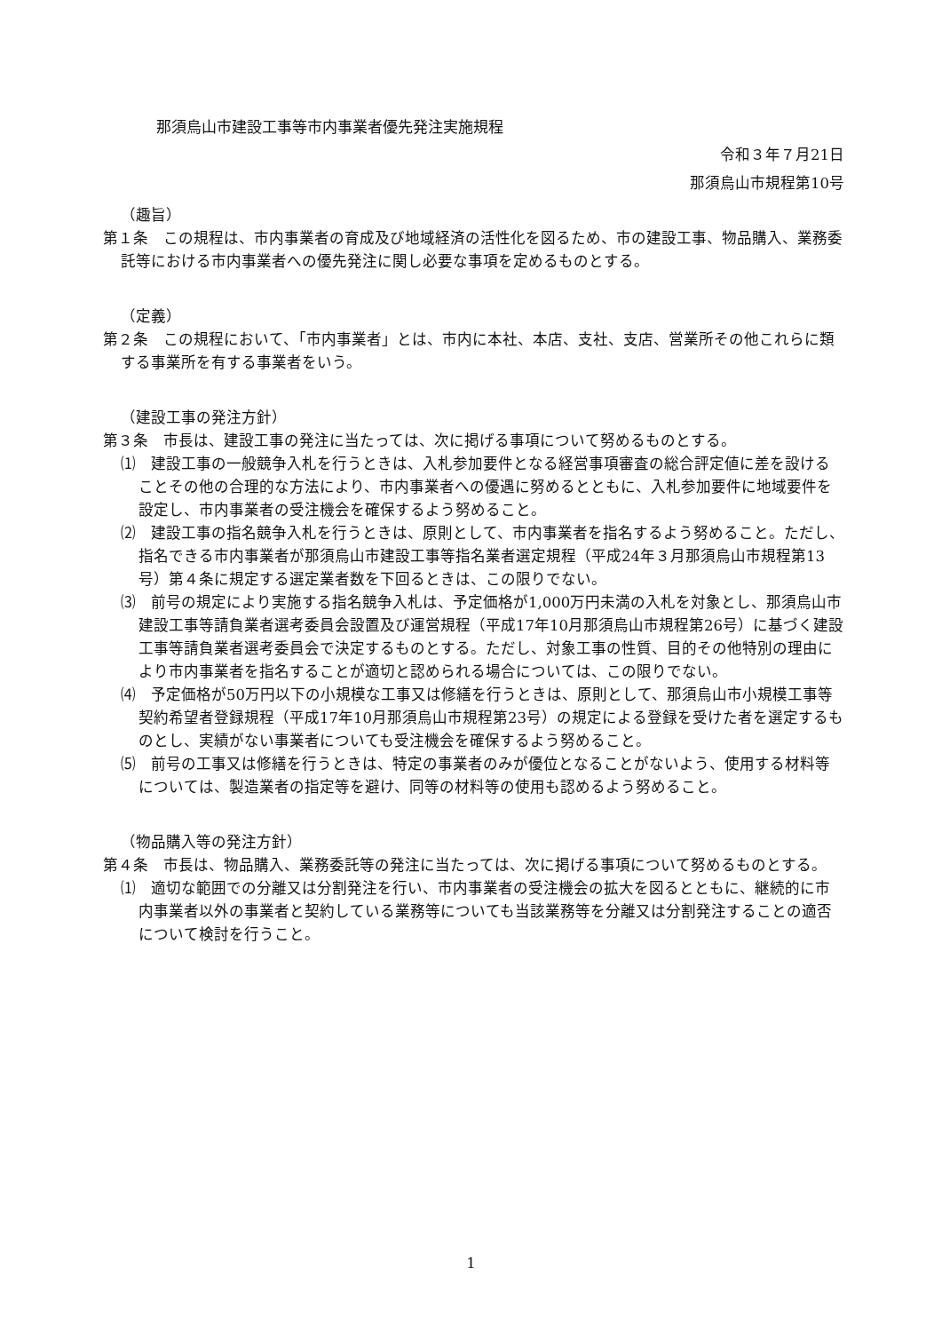那須烏山市建設工事等市内事業者優先発注実施規程
令和３年７月21日
那須烏山市規程第10号
（趣旨）
第１条　この規程は、市内事業者の育成及び地域経済の活性化を図るため、市の建設工事、物品購入、業務委託等における市内事業者への優先発注に関し必要な事項を定めるものとする。
（定義）
第２条　この規程において、「市内事業者」とは、市内に本社、本店、支社、支店、営業所その他これらに類する事業所を有する事業者をいう。
（建設工事の発注方針）
第３条　市長は、建設工事の発注に当たっては、次に掲げる事項について努めるものとする。
⑴　建設工事の一般競争入札を行うときは、入札参加要件となる経営事項審査の総合評定値に差を設けることその他の合理的な方法により、市内事業者への優遇に努めるとともに、入札参加要件に地域要件を設定し、市内事業者の受注機会を確保するよう努めること。
⑵　建設工事の指名競争入札を行うときは、原則として、市内事業者を指名するよう努めること。ただし、指名できる市内事業者が那須烏山市建設工事等指名業者選定規程（平成24年３月那須烏山市規程第13号）第４条に規定する選定業者数を下回るときは、この限りでない。
⑶　前号の規定により実施する指名競争入札は、予定価格が1,000万円未満の入札を対象とし、那須烏山市建設工事等請負業者選考委員会設置及び運営規程（平成17年10月那須烏山市規程第26号）に基づく建設工事等請負業者選考委員会で決定するものとする。ただし、対象工事の性質、目的その他特別の理由により市内事業者を指名することが適切と認められる場合については、この限りでない。
⑷　予定価格が50万円以下の小規模な工事又は修繕を行うときは、原則として、那須烏山市小規模工事等契約希望者登録規程（平成17年10月那須烏山市規程第23号）の規定による登録を受けた者を選定するものとし、実績がない事業者についても受注機会を確保するよう努めること。
⑸　前号の工事又は修繕を行うときは、特定の事業者のみが優位となることがないよう、使用する材料等については、製造業者の指定等を避け、同等の材料等の使用も認めるよう努めること。
（物品購入等の発注方針）
第４条　市長は、物品購入、業務委託等の発注に当たっては、次に掲げる事項について努めるものとする。
⑴　適切な範囲での分離又は分割発注を行い、市内事業者の受注機会の拡大を図るとともに、継続的に市内事業者以外の事業者と契約している業務等についても当該業務等を分離又は分割発注することの適否について検討を行うこと。
1